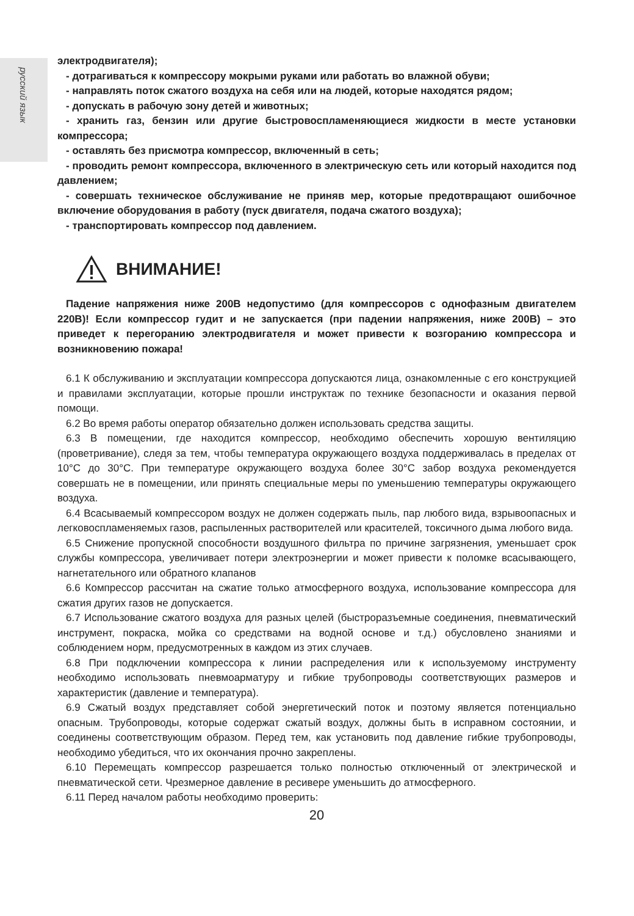русский язык
электродвигателя);
- дотрагиваться к компрессору мокрыми руками или работать во влажной обуви;
- направлять поток сжатого воздуха на себя или на людей, которые находятся рядом;
- допускать в рабочую зону детей и животных;
- хранить газ, бензин или другие быстровоспламеняющиеся жидкости в месте установки компрессора;
- оставлять без присмотра компрессор, включенный в сеть;
- проводить ремонт компрессора, включенного в электрическую сеть или который находится под давлением;
- совершать техническое обслуживание не приняв мер, которые предотвращают ошибочное включение оборудования в работу (пуск двигателя, подача сжатого воздуха);
- транспортировать компрессор под давлением.
ВНИМАНИЕ!
Падение напряжения ниже 200В недопустимо (для компрессоров с однофазным двигателем 220В)! Если компрессор гудит и не запускается (при падении напряжения, ниже 200В) – это приведет к перегоранию электродвигателя и может привести к возгоранию компрессора и возникновению пожара!
6.1 К обслуживанию и эксплуатации компрессора допускаются лица, ознакомленные с его конструкцией и правилами эксплуатации, которые прошли инструктаж по технике безопасности и оказания первой помощи.
6.2 Во время работы оператор обязательно должен использовать средства защиты.
6.3 В помещении, где находится компрессор, необходимо обеспечить хорошую вентиляцию (проветривание), следя за тем, чтобы температура окружающего воздуха поддерживалась в пределах от 10°С до 30°С. При температуре окружающего воздуха более 30°С забор воздуха рекомендуется совершать не в помещении, или принять специальные меры по уменьшению температуры окружающего воздуха.
6.4 Всасываемый компрессором воздух не должен содержать пыль, пар любого вида, взрывоопасных и легковоспламеняемых газов, распыленных растворителей или красителей, токсичного дыма любого вида.
6.5 Снижение пропускной способности воздушного фильтра по причине загрязнения, уменьшает срок службы компрессора, увеличивает потери электроэнергии и может привести к поломке всасывающего, нагнетательного или обратного клапанов
6.6 Компрессор рассчитан на сжатие только атмосферного воздуха, использование компрессора для сжатия других газов не допускается.
6.7 Использование сжатого воздуха для разных целей (быстроразъемные соединения, пневматический инструмент, покраска, мойка со средствами на водной основе и т.д.) обусловлено знаниями и соблюдением норм, предусмотренных в каждом из этих случаев.
6.8 При подключении компрессора к линии распределения или к используемому инструменту необходимо использовать пневмоарматуру и гибкие трубопроводы соответствующих размеров и характеристик (давление и температура).
6.9 Сжатый воздух представляет собой энергетический поток и поэтому является потенциально опасным. Трубопроводы, которые содержат сжатый воздух, должны быть в исправном состоянии, и соединены соответствующим образом. Перед тем, как установить под давление гибкие трубопроводы, необходимо убедиться, что их окончания прочно закреплены.
6.10 Перемещать компрессор разрешается только полностью отключенный от электрической и пневматической сети. Чрезмерное давление в ресивере уменьшить до атмосферного.
6.11 Перед началом работы необходимо проверить:
20